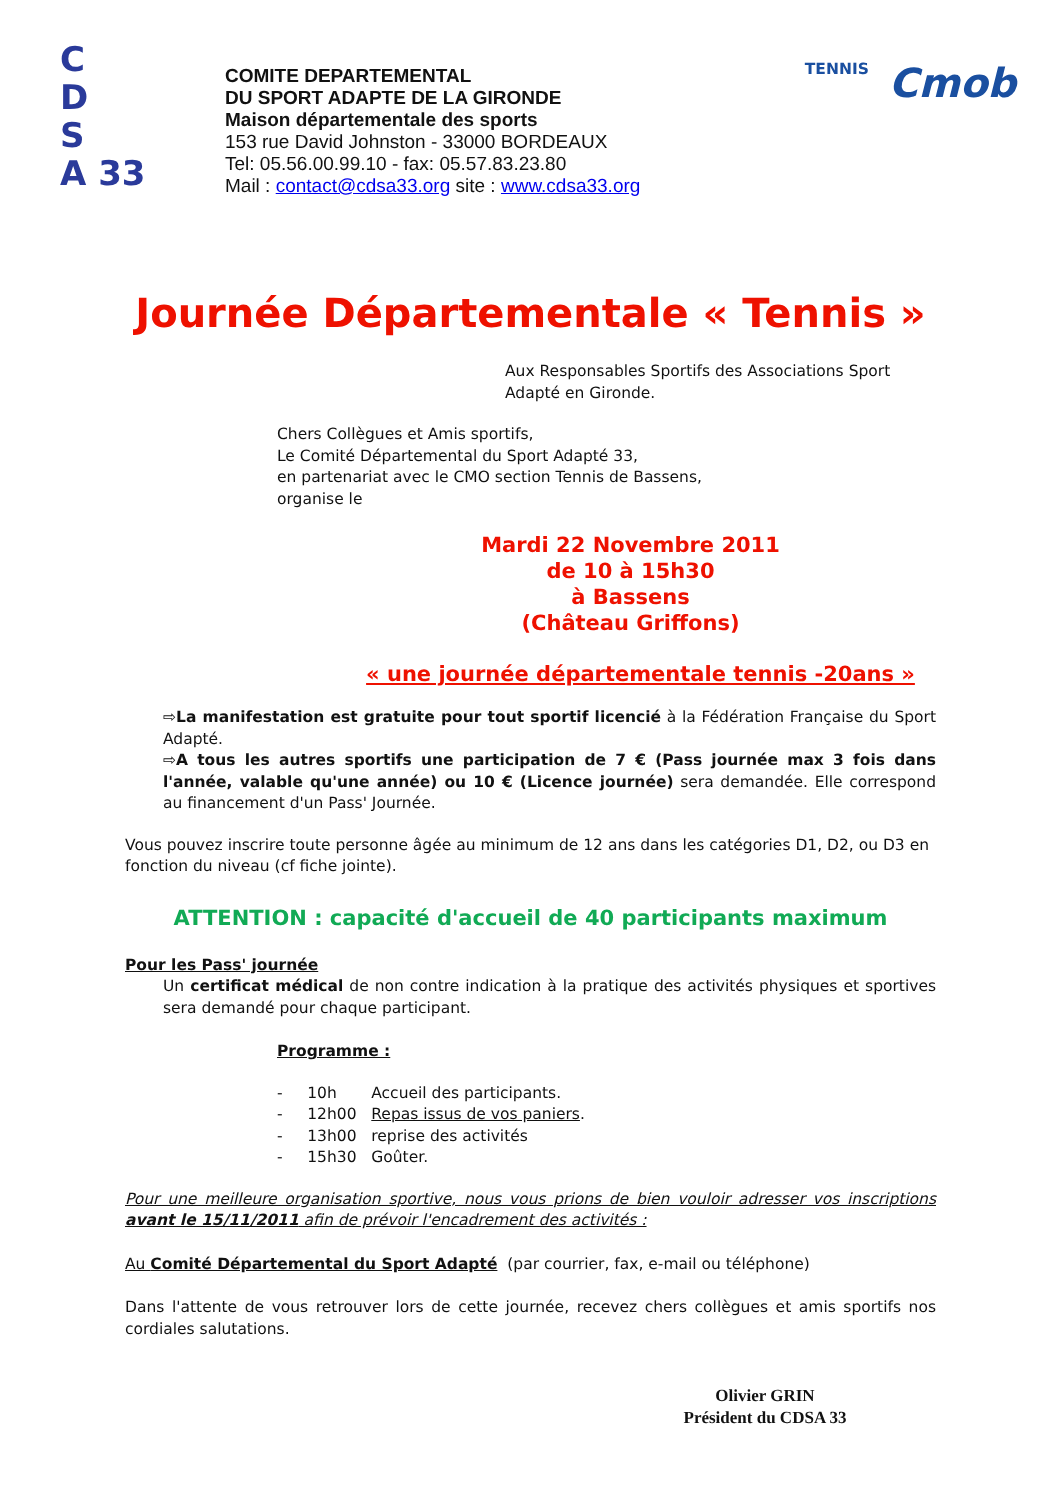C
D
S
A 33
COMITE DEPARTEMENTAL
DU SPORT ADAPTE DE LA GIRONDE
Maison départementale des sports
153 rue David Johnston - 33000 BORDEAUX
Tel: 05.56.00.99.10 - fax: 05.57.83.23.80
Mail : contact@cdsa33.org site : www.cdsa33.org
TENNIS Cmob
Journée Départementale « Tennis »
Aux Responsables Sportifs des Associations Sport Adapté en Gironde.
Chers Collègues et Amis sportifs,
Le Comité Départemental du Sport Adapté 33,
en partenariat avec le CMO section Tennis de Bassens,
organise le
Mardi 22 Novembre 2011
de 10 à 15h30
à Bassens
(Château Griffons)
« une journée départementale tennis -20ans »
⇨La manifestation est gratuite pour tout sportif licencié à la Fédération Française du Sport Adapté.
⇨A tous les autres sportifs une participation de 7 € (Pass journée max 3 fois dans l'année, valable qu'une année) ou 10 € (Licence journée) sera demandée. Elle correspond au financement d'un Pass' Journée.
Vous pouvez inscrire toute personne âgée au minimum de 12 ans dans les catégories D1, D2, ou D3 en fonction du niveau (cf fiche jointe).
ATTENTION : capacité d'accueil de 40 participants maximum
Pour les Pass' journée
Un certificat médical de non contre indication à la pratique des activités physiques et sportives sera demandé pour chaque participant.
Programme :
- 10h Accueil des participants.
- 12h00 Repas issus de vos paniers.
- 13h00 reprise des activités
- 15h30 Goûter.
Pour une meilleure organisation sportive, nous vous prions de bien vouloir adresser vos inscriptions avant le 15/11/2011 afin de prévoir l'encadrement des activités :
Au Comité Départemental du Sport Adapté (par courrier, fax, e-mail ou téléphone)
Dans l'attente de vous retrouver lors de cette journée, recevez chers collègues et amis sportifs nos cordiales salutations.
Olivier GRIN
Président du CDSA 33